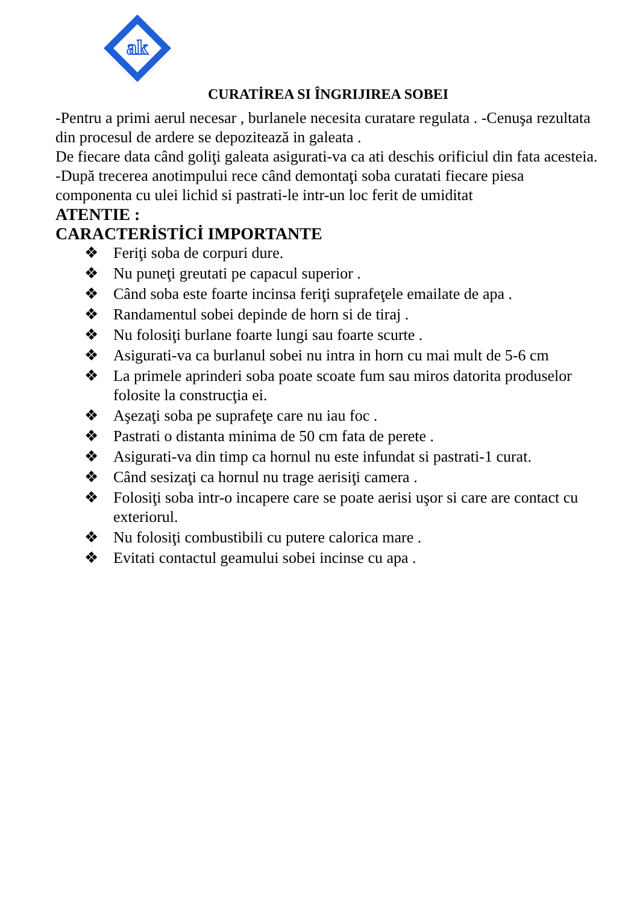ak
CURATİREA SI ÎNGRIJIREA SOBEI
-Pentru a primi aerul necesar , burlanele necesita curatare regulata . -Cenuşa rezultata din procesul de ardere se depozitează in galeata .
De fiecare data când goliţi galeata asigurati-va ca ati deschis orificiul din fata acesteia.
-După trecerea anotimpului rece când demontaţi soba curatati fiecare piesa componenta cu ulei lichid si pastrati-le intr-un loc ferit de umiditat
ATENTIE :
CARACTERİSTİCİ IMPORTANTE
❖ Feriţi soba de corpuri dure.
❖ Nu puneţi greutati pe capacul superior .
❖ Când soba este foarte incinsa feriţi suprafeţele emailate de apa .
❖ Randamentul sobei depinde de horn si de tiraj .
❖ Nu folosiţi burlane foarte lungi sau foarte scurte .
❖ Asigurati-va ca burlanul sobei nu intra in horn cu mai mult de 5-6 cm
❖ La primele aprinderi soba poate scoate fum sau miros datorita produselor folosite la construcţia ei.
❖ Aşezaţi soba pe suprafeţe care nu iau foc .
❖ Pastrati o distanta minima de 50 cm fata de perete .
❖ Asigurati-va din timp ca hornul nu este infundat si pastrati-1 curat.
❖ Când sesizaţi ca hornul nu trage aerisiţi camera .
❖ Folosiţi soba intr-o incapere care se poate aerisi uşor si care are contact cu exteriorul.
❖ Nu folosiţi combustibili cu putere calorica mare .
❖ Evitati contactul geamului sobei incinse cu apa .